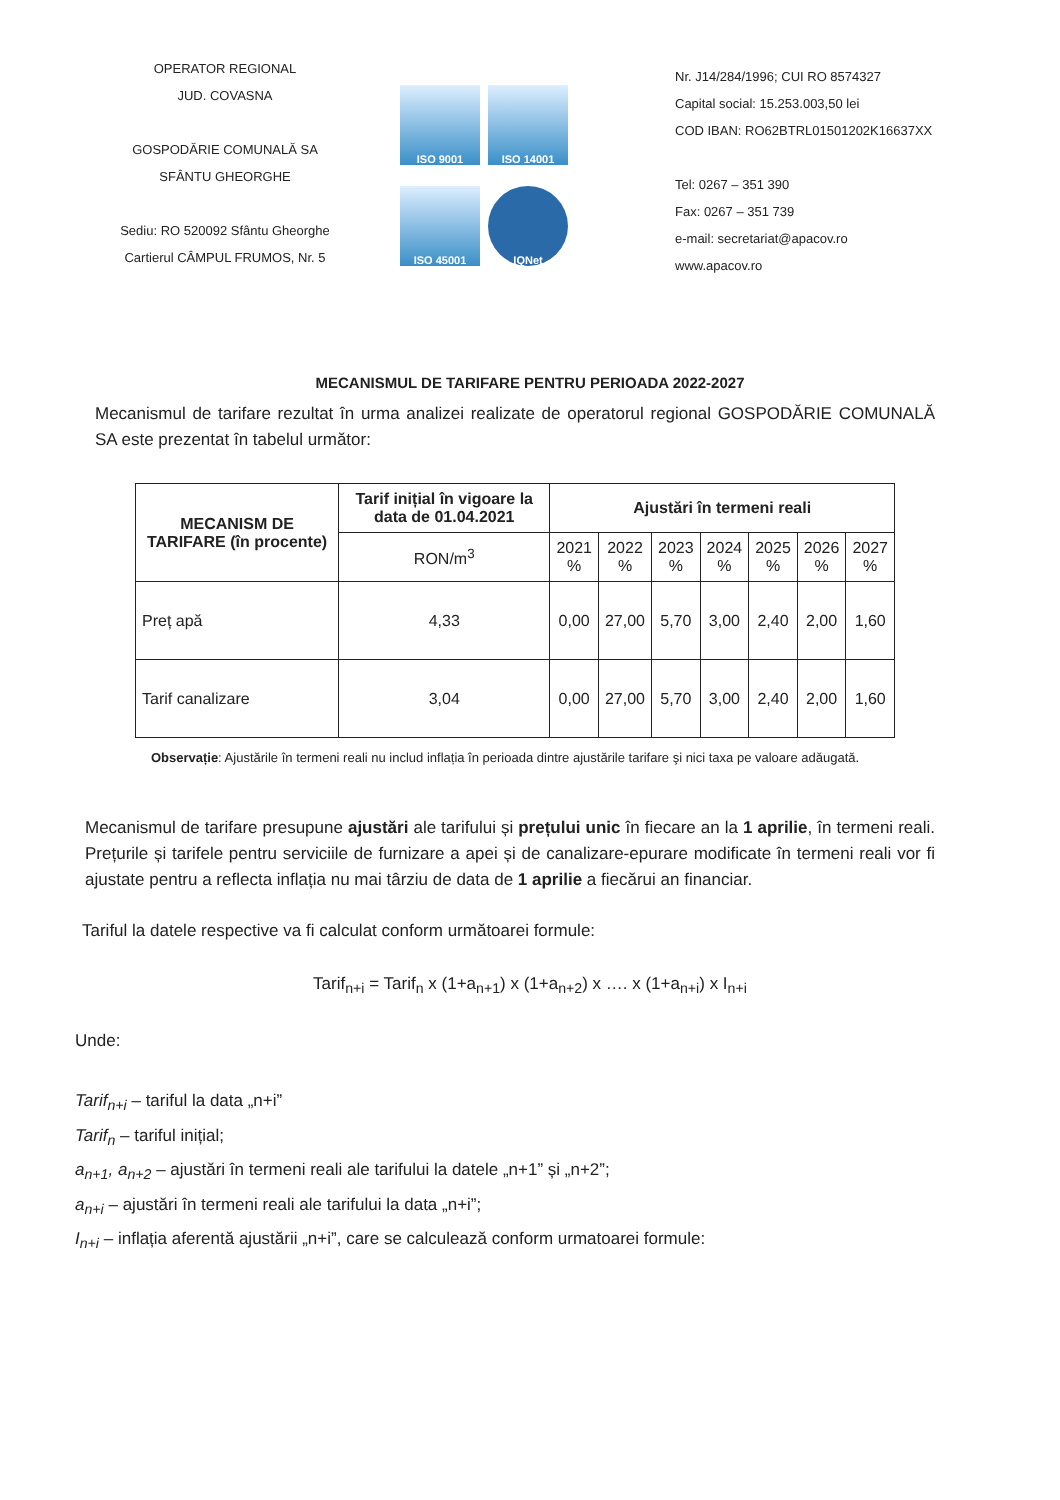OPERATOR REGIONAL
JUD. COVASNA
GOSPODĂRIE COMUNALĂ SA
SFÂNTU GHEORGHE
Sediu: RO 520092 Sfântu Gheorghe
Cartierul CÂMPUL FRUMOS, Nr. 5
ISO 9001
ISO 14001
ISO 45001
IQNet
Nr. J14/284/1996; CUI RO 8574327
Capital social: 15.253.003,50 lei
COD IBAN: RO62BTRL01501202K16637XX
Tel: 0267 – 351 390
Fax: 0267 – 351 739
e-mail: secretariat@apacov.ro
www.apacov.ro
MECANISMUL DE TARIFARE PENTRU PERIOADA 2022-2027
Mecanismul de tarifare rezultat în urma analizei realizate de operatorul regional GOSPODĂRIE COMUNALĂ SA este prezentat în tabelul următor:
| MECANISM DE TARIFARE (în procente) | Tarif inițial în vigoare la data de 01.04.2021 | Ajustări în termeni reali | | | | | | |
| --- | --- | --- | --- | --- | --- | --- | --- | --- |
| | RON/m<sup>3</sup> | 2021 % | 2022 % | 2023 % | 2024 % | 2025 % | 2026 % | 2027 % |
| Preț apă | 4,33 | 0,00 | 27,00 | 5,70 | 3,00 | 2,40 | 2,00 | 1,60 |
| Tarif canalizare | 3,04 | 0,00 | 27,00 | 5,70 | 3,00 | 2,40 | 2,00 | 1,60 |
Observație: Ajustările în termeni reali nu includ inflația în perioada dintre ajustările tarifare şi nici taxa pe valoare adăugată.
Mecanismul de tarifare presupune ajustări ale tarifului și prețului unic în fiecare an la 1 aprilie, în termeni reali. Prețurile și tarifele pentru serviciile de furnizare a apei și de canalizare-epurare modificate în termeni reali vor fi ajustate pentru a reflecta inflația nu mai târziu de data de 1 aprilie a fiecărui an financiar.
Tariful la datele respective va fi calculat conform următoarei formule:
Tarif<sub>n+i</sub> = Tarif<sub>n</sub> x (1+a<sub>n+1</sub>) x (1+a<sub>n+2</sub>) x …. x (1+a<sub>n+i</sub>) x I<sub>n+i</sub>
Unde:
Tarif<sub>n+i</sub> – tariful la data „n+i”
Tarif<sub>n</sub> – tariful inițial;
a<sub>n+1</sub>, a<sub>n+2</sub> – ajustări în termeni reali ale tarifului la datele „n+1” și „n+2”;
a<sub>n+i</sub> – ajustări în termeni reali ale tarifului la data „n+i”;
I<sub>n+i</sub> – inflația aferentă ajustării „n+i”, care se calculează conform urmatoarei formule: